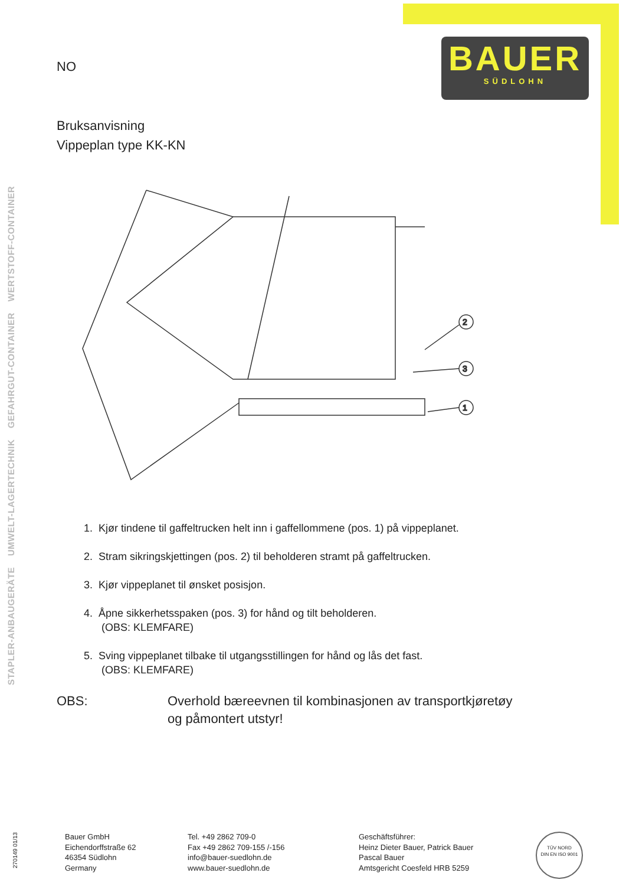BAUER
SÜDLOHN
STAPLER-ANBAUGERÄTE UMWELT-LAGERTECHNIK GEFAHRGUT-CONTAINER WERTSTOFF-CONTAINER
NO
Bruksanvisning
Vippeplan type KK-KN
2
3
1
1. Kjør tindene til gaffeltrucken helt inn i gaffellommene (pos. 1) på vippeplanet.
2. Stram sikringskjettingen (pos. 2) til beholderen stramt på gaffeltrucken.
3. Kjør vippeplanet til ønsket posisjon.
4. Åpne sikkerhetsspaken (pos. 3) for hånd og tilt beholderen.
(OBS: KLEMFARE)
5. Sving vippeplanet tilbake til utgangsstillingen for hånd og lås det fast.
(OBS: KLEMFARE)
OBS: Overhold bæreevnen til kombinasjonen av transportkjøretøy
og påmontert utstyr!
270149 01/13
Bauer GmbH
Eichendorffstraße 62
46354 Südlohn
Germany
Tel. +49 2862 709-0
Fax +49 2862 709-155 /-156
info@bauer-suedlohn.de
www.bauer-suedlohn.de
Geschäftsführer:
Heinz Dieter Bauer, Patrick Bauer
Pascal Bauer
Amtsgericht Coesfeld HRB 5259
TÜV NORD
DIN EN ISO 9001